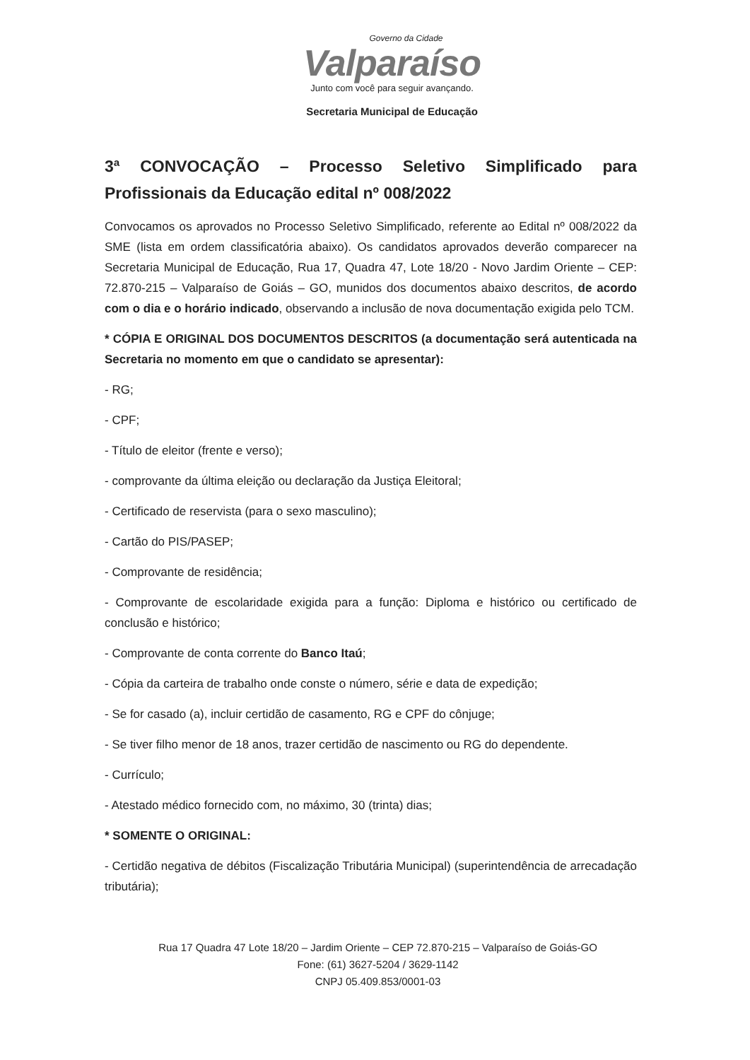Governo da Cidade
Valparaíso
Junto com você para seguir avançando.
Secretaria Municipal de Educação
3ª CONVOCAÇÃO – Processo Seletivo Simplificado para Profissionais da Educação edital nº 008/2022
Convocamos os aprovados no Processo Seletivo Simplificado, referente ao Edital nº 008/2022 da SME (lista em ordem classificatória abaixo). Os candidatos aprovados deverão comparecer na Secretaria Municipal de Educação, Rua 17, Quadra 47, Lote 18/20 - Novo Jardim Oriente – CEP: 72.870-215 – Valparaíso de Goiás – GO, munidos dos documentos abaixo descritos, de acordo com o dia e o horário indicado, observando a inclusão de nova documentação exigida pelo TCM.
* CÓPIA E ORIGINAL DOS DOCUMENTOS DESCRITOS (a documentação será autenticada na Secretaria no momento em que o candidato se apresentar):
- RG;
- CPF;
- Título de eleitor (frente e verso);
- comprovante da última eleição ou declaração da Justiça Eleitoral;
- Certificado de reservista (para o sexo masculino);
- Cartão do PIS/PASEP;
- Comprovante de residência;
- Comprovante de escolaridade exigida para a função: Diploma e histórico ou certificado de conclusão e histórico;
- Comprovante de conta corrente do Banco Itaú;
- Cópia da carteira de trabalho onde conste o número, série e data de expedição;
- Se for casado (a), incluir certidão de casamento, RG e CPF do cônjuge;
- Se tiver filho menor de 18 anos, trazer certidão de nascimento ou RG do dependente.
- Currículo;
- Atestado médico fornecido com, no máximo, 30 (trinta) dias;
* SOMENTE O ORIGINAL:
- Certidão negativa de débitos (Fiscalização Tributária Municipal) (superintendência de arrecadação tributária);
Rua 17 Quadra 47 Lote 18/20 – Jardim Oriente – CEP 72.870-215 – Valparaíso de Goiás-GO
Fone: (61) 3627-5204 / 3629-1142
CNPJ 05.409.853/0001-03